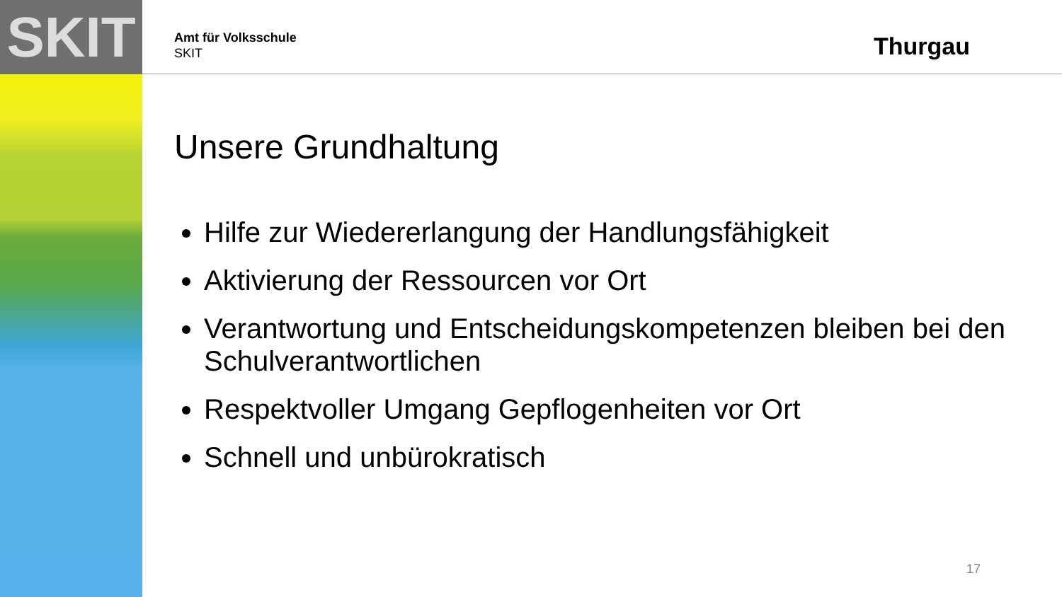SKIT Thurgau
Amt für Volksschule
SKIT
Unsere Grundhaltung
Hilfe zur Wiedererlangung der Handlungsfähigkeit
Aktivierung der Ressourcen vor Ort
Verantwortung und Entscheidungskompetenzen bleiben bei den Schulverantwortlichen
Respektvoller Umgang Gepflogenheiten vor Ort
Schnell und unbürokratisch
17